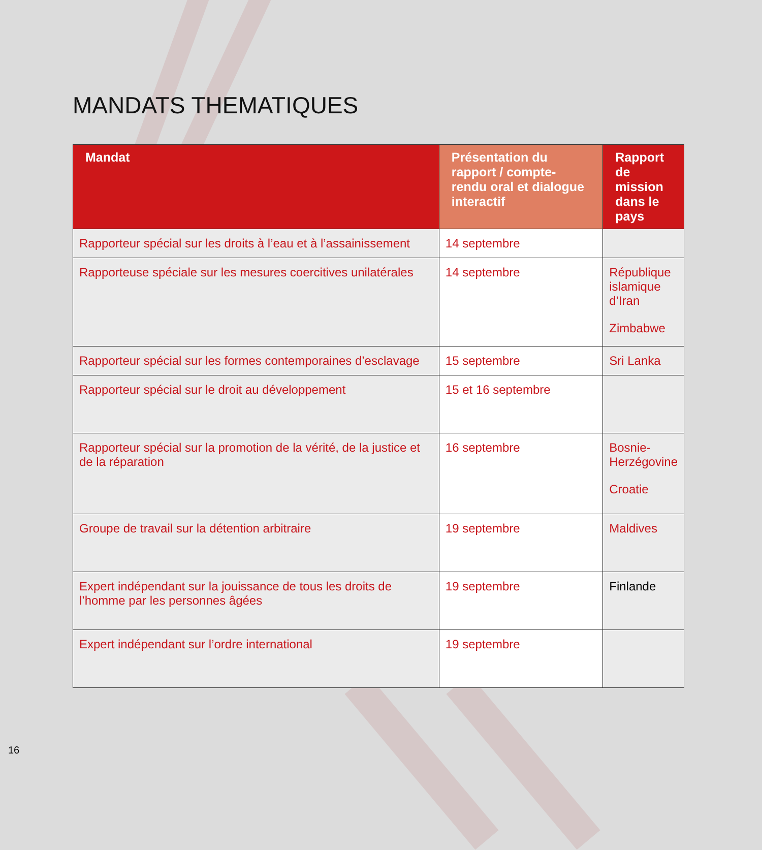MANDATS THEMATIQUES
| Mandat | Présentation du rapport / compte-rendu oral et dialogue interactif | Rapport de mission dans le pays |
| --- | --- | --- |
| Rapporteur spécial sur les droits à l’eau et à l’assainissement | 14 septembre | |
| Rapporteuse spéciale sur les mesures coercitives unilatérales | 14 septembre | République islamique d’Iran Zimbabwe |
| Rapporteur spécial sur les formes contemporaines d’esclavage | 15 septembre | Sri Lanka |
| Rapporteur spécial sur le droit au développement | 15 et 16 septembre | |
| Rapporteur spécial sur la promotion de la vérité, de la justice et de la réparation | 16 septembre | Bosnie-Herzégovine Croatie |
| Groupe de travail sur la détention arbitraire | 19 septembre | Maldives |
| Expert indépendant sur la jouissance de tous les droits de l’homme par les personnes âgées | 19 septembre | Finlande |
| Expert indépendant sur l’ordre international | 19 septembre | |
16